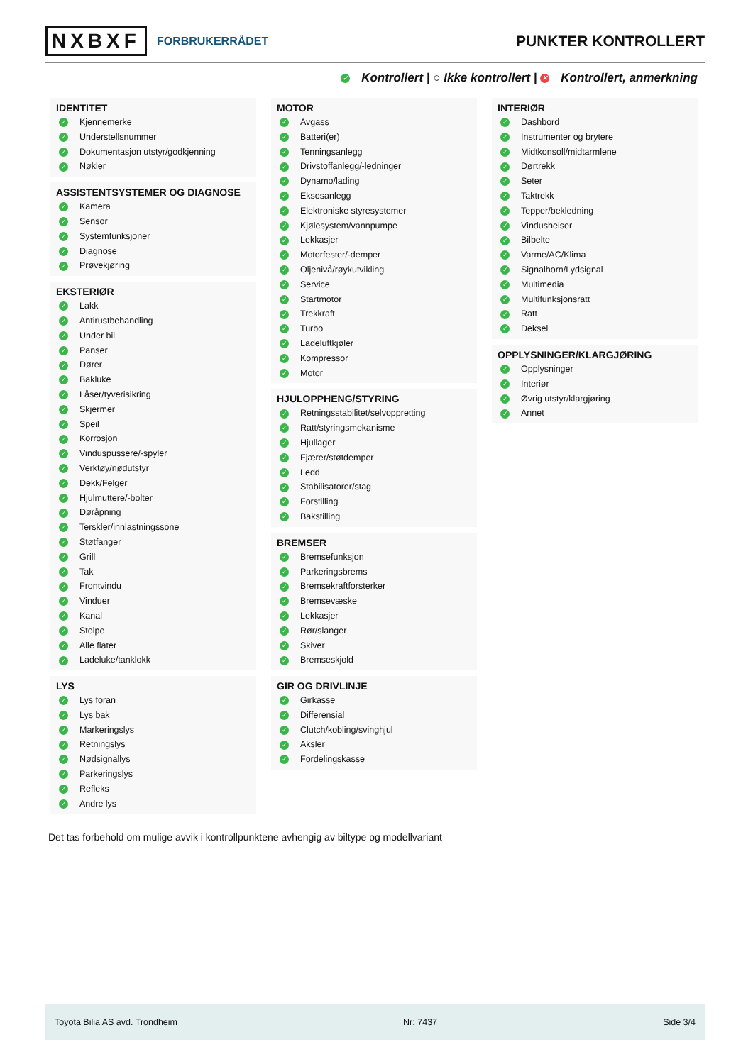NXBXF FORBRUKERRÅDET
PUNKTER KONTROLLERT
✓ Kontrollert | ○ Ikke kontrollert | ✕ Kontrollert, anmerkning
IDENTITET
✓ Kjennemerke
✓ Understellsnummer
✓ Dokumentasjon utstyr/godkjenning
✓ Nøkler
ASSISTENTSYSTEMER OG DIAGNOSE
✓ Kamera
✓ Sensor
✓ Systemfunksjoner
✓ Diagnose
✓ Prøvekjøring
EKSTERIØR
✓ Lakk
✓ Antirustbehandling
✓ Under bil
✓ Panser
✓ Dører
✓ Bakluke
✓ Låser/tyverisikring
✓ Skjermer
✓ Speil
✓ Korrosjon
✓ Vinduspussere/-spyler
✓ Verktøy/nødutstyr
✓ Dekk/Felger
✓ Hjulmuttere/-bolter
✓ Døråpning
✓ Terskler/innlastningssone
✓ Støtfanger
✓ Grill
✓ Tak
✓ Frontvindu
✓ Vinduer
✓ Kanal
✓ Stolpe
✓ Alle flater
✓ Ladeluke/tanklokk
LYS
✓ Lys foran
✓ Lys bak
✓ Markeringslys
✓ Retningslys
✓ Nødsignallys
✓ Parkeringslys
✓ Refleks
✓ Andre lys
MOTOR
✓ Avgass
✓ Batteri(er)
✓ Tenningsanlegg
✓ Drivstoffanlegg/-ledninger
✓ Dynamo/lading
✓ Eksosanlegg
✓ Elektroniske styresystemer
✓ Kjølesystem/vannpumpe
✓ Lekkasjer
✓ Motorfester/-demper
✓ Oljenivå/røykutvikling
✓ Service
✓ Startmotor
✓ Trekkraft
✓ Turbo
✓ Ladeluftkjøler
✓ Kompressor
✓ Motor
HJULOPPHENG/STYRING
✓ Retningsstabilitet/selvoppretting
✓ Ratt/styringsmekanisme
✓ Hjullager
✓ Fjærer/støtdemper
✓ Ledd
✓ Stabilisatorer/stag
✓ Forstilling
✓ Bakstilling
BREMSER
✓ Bremsefunksjon
✓ Parkeringsbrems
✓ Bremsekraftforsterker
✓ Bremsevæske
✓ Lekkasjer
✓ Rør/slanger
✓ Skiver
✓ Bremseskjold
GIR OG DRIVLINJE
✓ Girkasse
✓ Differensial
✓ Clutch/kobling/svinghjul
✓ Aksler
✓ Fordelingskasse
INTERIØR
✓ Dashbord
✓ Instrumenter og brytere
✓ Midtkonsoll/midtarmlene
✓ Dørtrekk
✓ Seter
✓ Taktrekk
✓ Tepper/bekledning
✓ Vindusheiser
✓ Bilbelte
✓ Varme/AC/Klima
✓ Signalhorn/Lydsignal
✓ Multimedia
✓ Multifunksjonsratt
✓ Ratt
✓ Deksel
OPPLYSNINGER/KLARGJØRING
✓ Opplysninger
✓ Interiør
✓ Øvrig utstyr/klargjøring
✓ Annet
Det tas forbehold om mulige avvik i kontrollpunktene avhengig av biltype og modellvariant
Toyota Bilia AS avd. Trondheim Nr: 7437 Side 3/4